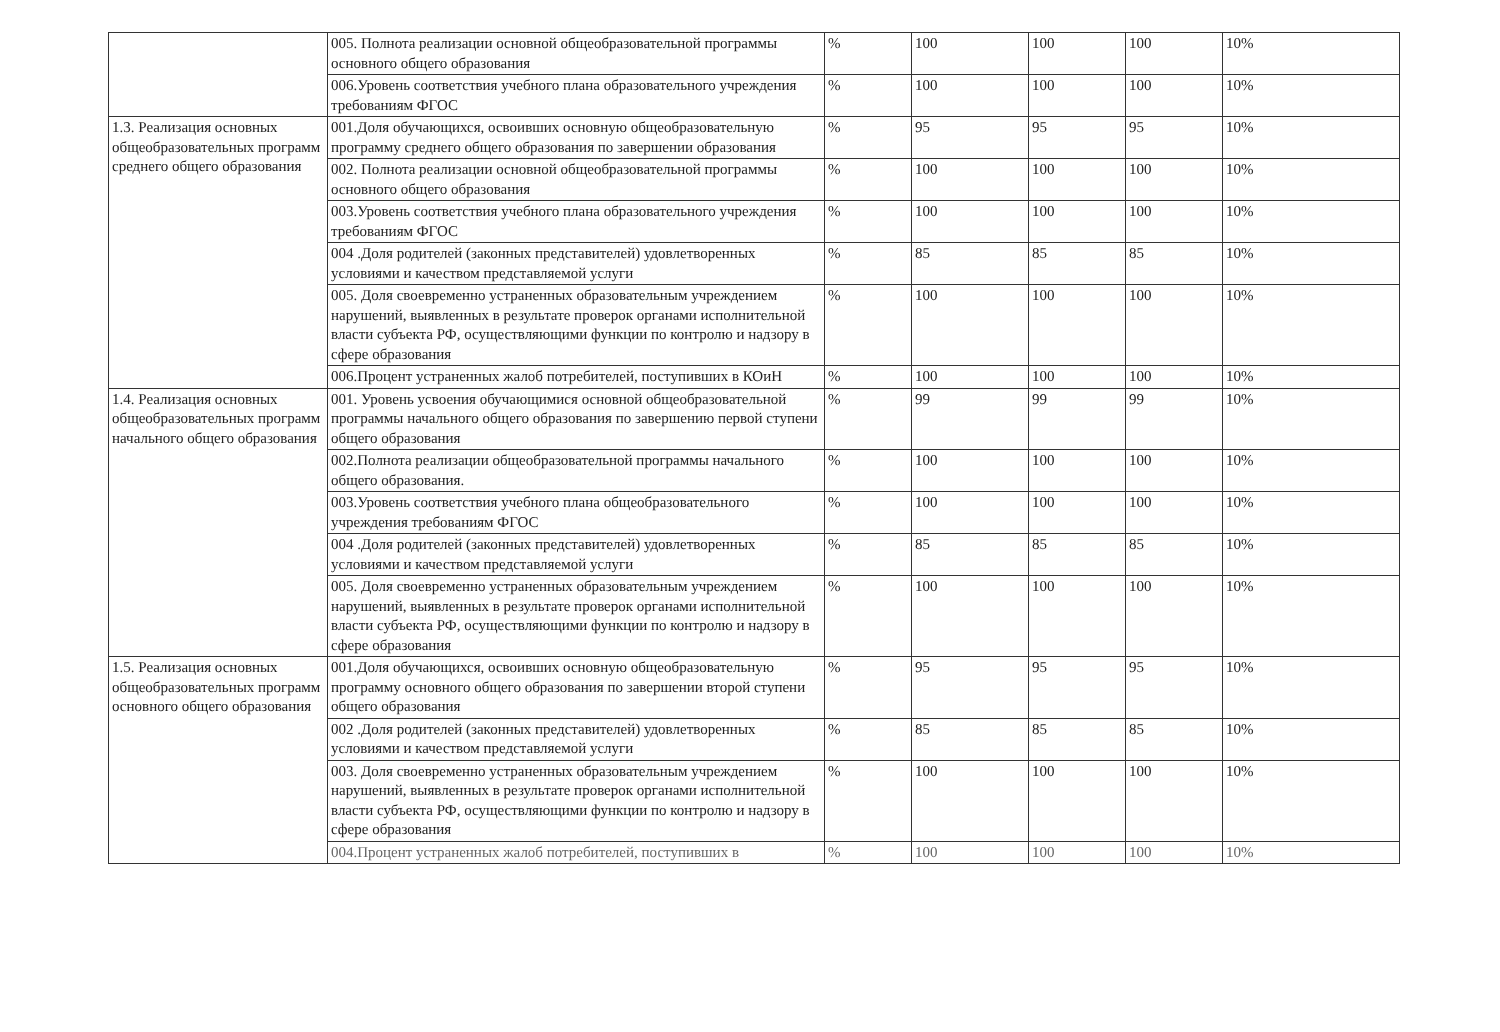| | 005. Полнота реализации основной общеобразовательной программы основного общего образования | % | 100 | 100 | 100 | 10% |
| | 006.Уровень соответствия учебного плана образовательного учреждения требованиям ФГОС | % | 100 | 100 | 100 | 10% |
| 1.3. Реализация основных общеобразовательных программ среднего общего образования | 001.Доля обучающихся, освоивших основную общеобразовательную программу среднего общего образования по завершении образования | % | 95 | 95 | 95 | 10% |
| | 002. Полнота реализации основной общеобразовательной программы основного общего образования | % | 100 | 100 | 100 | 10% |
| | 003.Уровень соответствия учебного плана образовательного учреждения требованиям ФГОС | % | 100 | 100 | 100 | 10% |
| | 004 .Доля родителей (законных представителей) удовлетворенных условиями и качеством представляемой услуги | % | 85 | 85 | 85 | 10% |
| | 005. Доля своевременно устраненных образовательным учреждением нарушений, выявленных в результате проверок органами исполнительной власти субъекта РФ, осуществляющими функции по контролю и надзору в сфере образования | % | 100 | 100 | 100 | 10% |
| | 006.Процент устраненных жалоб потребителей, поступивших в КОиН | % | 100 | 100 | 100 | 10% |
| 1.4. Реализация основных общеобразовательных программ начального общего образования | 001. Уровень усвоения обучающимися основной общеобразовательной программы начального общего образования по завершению первой ступени общего образования | % | 99 | 99 | 99 | 10% |
| | 002.Полнота реализации общеобразовательной программы начального общего образования. | % | 100 | 100 | 100 | 10% |
| | 003.Уровень соответствия учебного плана общеобразовательного учреждения требованиям ФГОС | % | 100 | 100 | 100 | 10% |
| | 004 .Доля родителей (законных представителей) удовлетворенных условиями и качеством представляемой услуги | % | 85 | 85 | 85 | 10% |
| | 005. Доля своевременно устраненных образовательным учреждением нарушений, выявленных в результате проверок органами исполнительной власти субъекта РФ, осуществляющими функции по контролю и надзору в сфере образования | % | 100 | 100 | 100 | 10% |
| 1.5. Реализация основных общеобразовательных программ основного общего образования | 001.Доля обучающихся, освоивших основную общеобразовательную программу основного общего образования по завершении второй ступени общего образования | % | 95 | 95 | 95 | 10% |
| | 002 .Доля родителей (законных представителей) удовлетворенных условиями и качеством представляемой услуги | % | 85 | 85 | 85 | 10% |
| | 003. Доля своевременно устраненных образовательным учреждением нарушений, выявленных в результате проверок органами исполнительной власти субъекта РФ, осуществляющими функции по контролю и надзору в сфере образования | % | 100 | 100 | 100 | 10% |
| | 004.Процент устраненных жалоб потребителей, поступивших в | % | 100 | 100 | 100 | 10% |